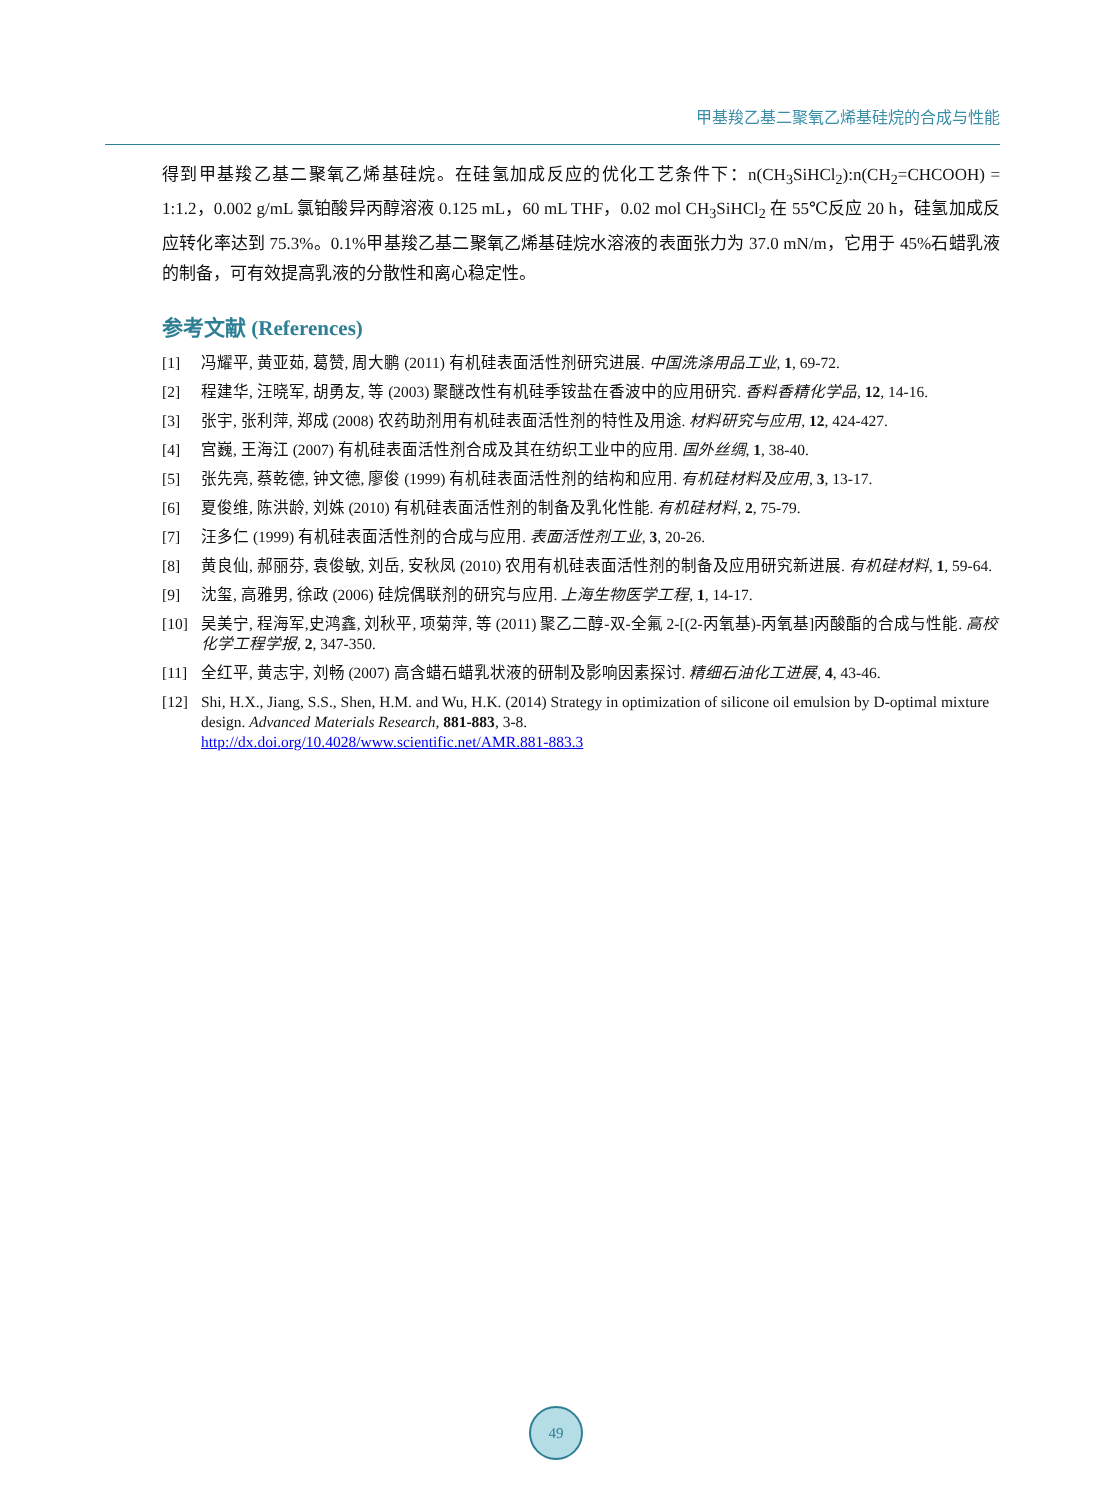甲基羧乙基二聚氧乙烯基硅烷的合成与性能
得到甲基羧乙基二聚氧乙烯基硅烷。在硅氢加成反应的优化工艺条件下：n(CH<sub>3</sub>SiHCl<sub>2</sub>):n(CH<sub>2</sub>=CHCOOH) = 1:1.2，0.002 g/mL 氯铂酸异丙醇溶液 0.125 mL，60 mL THF，0.02 mol CH<sub>3</sub>SiHCl<sub>2</sub> 在 55℃反应 20 h，硅氢加成反应转化率达到 75.3%。0.1%甲基羧乙基二聚氧乙烯基硅烷水溶液的表面张力为 37.0 mN/m，它用于 45%石蜡乳液的制备，可有效提高乳液的分散性和离心稳定性。
参考文献 (References)
[1] 冯耀平, 黄亚茹, 葛赞, 周大鹏 (2011) 有机硅表面活性剂研究进展. 中国洗涤用品工业, 1, 69-72.
[2] 程建华, 汪晓军, 胡勇友, 等 (2003) 聚醚改性有机硅季铵盐在香波中的应用研究. 香料香精化学品, 12, 14-16.
[3] 张宇, 张利萍, 郑成 (2008) 农药助剂用有机硅表面活性剂的特性及用途. 材料研究与应用, 12, 424-427.
[4] 宫巍, 王海江 (2007) 有机硅表面活性剂合成及其在纺织工业中的应用. 国外丝绸, 1, 38-40.
[5] 张先亮, 蔡乾德, 钟文德, 廖俊 (1999) 有机硅表面活性剂的结构和应用. 有机硅材料及应用, 3, 13-17.
[6] 夏俊维, 陈洪龄, 刘姝 (2010) 有机硅表面活性剂的制备及乳化性能. 有机硅材料, 2, 75-79.
[7] 汪多仁 (1999) 有机硅表面活性剂的合成与应用. 表面活性剂工业, 3, 20-26.
[8] 黄良仙, 郝丽芬, 袁俊敏, 刘岳, 安秋凤 (2010) 农用有机硅表面活性剂的制备及应用研究新进展. 有机硅材料, 1, 59-64.
[9] 沈玺, 高雅男, 徐政 (2006) 硅烷偶联剂的研究与应用. 上海生物医学工程, 1, 14-17.
[10] 吴美宁, 程海军,史鸿鑫, 刘秋平, 项菊萍, 等 (2011) 聚乙二醇-双-全氟 2-[(2-丙氧基)-丙氧基]丙酸酯的合成与性能. 高校化学工程学报, 2, 347-350.
[11] 全红平, 黄志宇, 刘畅 (2007) 高含蜡石蜡乳状液的研制及影响因素探讨. 精细石油化工进展, 4, 43-46.
[12] Shi, H.X., Jiang, S.S., Shen, H.M. and Wu, H.K. (2014) Strategy in optimization of silicone oil emulsion by D-optimal mixture design. Advanced Materials Research, 881-883, 3-8.
http://dx.doi.org/10.4028/www.scientific.net/AMR.881-883.3
49